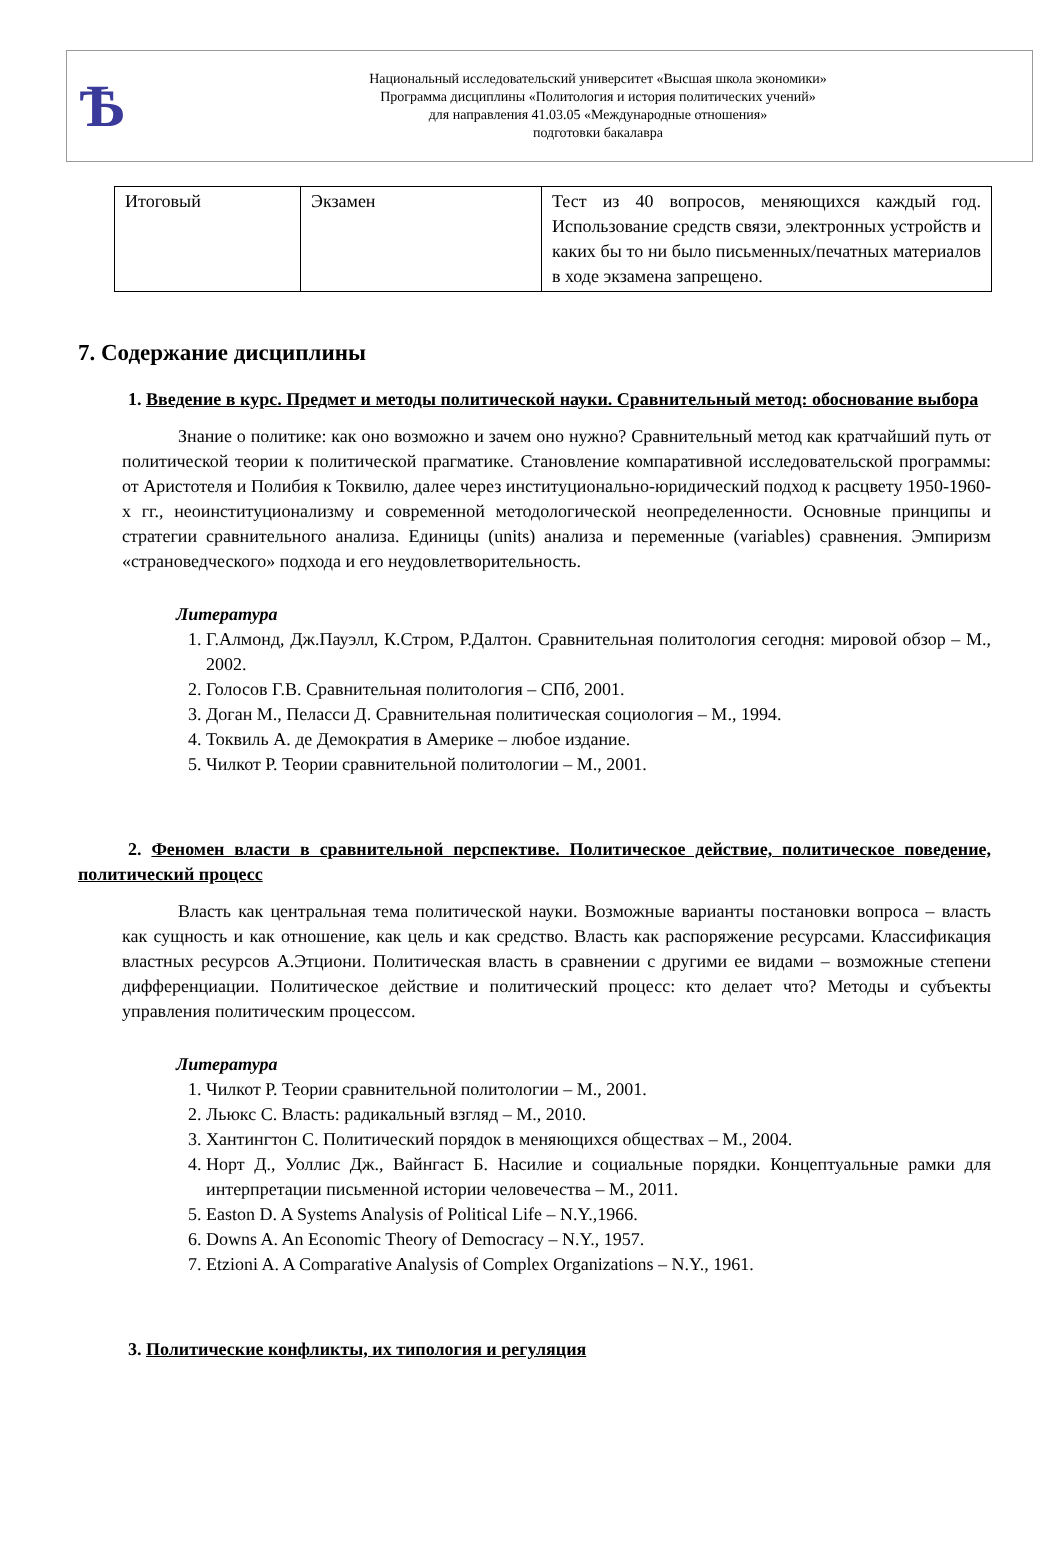Ѣ
Национальный исследовательский университет «Высшая школа экономики»
Программа дисциплины «Политология и история политических учений»
для направления 41.03.05 «Международные отношения»
подготовки бакалавра
| Итоговый | Экзамен | Тест из 40 вопросов, меняющихся каждый год. Использование средств связи, электронных устройств и каких бы то ни было письменных/печатных материалов в ходе экзамена запрещено. |
7. Содержание дисциплины
1. Введение в курс. Предмет и методы политической науки. Сравнительный метод: обоснование выбора
Знание о политике: как оно возможно и зачем оно нужно? Сравнительный метод как кратчайший путь от политической теории к политической прагматике. Становление компаративной исследовательской программы: от Аристотеля и Полибия к Токвилю, далее через институционально-юридический подход к расцвету 1950-1960-х гг., неоинституционализму и современной методологической неопределенности. Основные принципы и стратегии сравнительного анализа. Единицы (units) анализа и переменные (variables) сравнения. Эмпиризм «страноведческого» подхода и его неудовлетворительность.
Литература
1. Г.Алмонд, Дж.Пауэлл, К.Стром, Р.Далтон. Сравнительная политология сегодня: мировой обзор – М., 2002.
2. Голосов Г.В. Сравнительная политология – СПб, 2001.
3. Доган М., Пеласси Д. Сравнительная политическая социология – М., 1994.
4. Токвиль А. де Демократия в Америке – любое издание.
5. Чилкот Р. Теории сравнительной политологии – М., 2001.
2. Феномен власти в сравнительной перспективе. Политическое действие, политическое поведение, политический процесс
Власть как центральная тема политической науки. Возможные варианты постановки вопроса – власть как сущность и как отношение, как цель и как средство. Власть как распоряжение ресурсами. Классификация властных ресурсов А.Этциони. Политическая власть в сравнении с другими ее видами – возможные степени дифференциации. Политическое действие и политический процесс: кто делает что? Методы и субъекты управления политическим процессом.
Литература
1. Чилкот Р. Теории сравнительной политологии – М., 2001.
2. Льюкс С. Власть: радикальный взгляд – М., 2010.
3. Хантингтон С. Политический порядок в меняющихся обществах – М., 2004.
4. Норт Д., Уоллис Дж., Вайнгаст Б. Насилие и социальные порядки. Концептуальные рамки для интерпретации письменной истории человечества – М., 2011.
5. Easton D. A Systems Analysis of Political Life – N.Y.,1966.
6. Downs A. An Economic Theory of Democracy – N.Y., 1957.
7. Etzioni A. A Comparative Analysis of Complex Organizations – N.Y., 1961.
3. Политические конфликты, их типология и регуляция